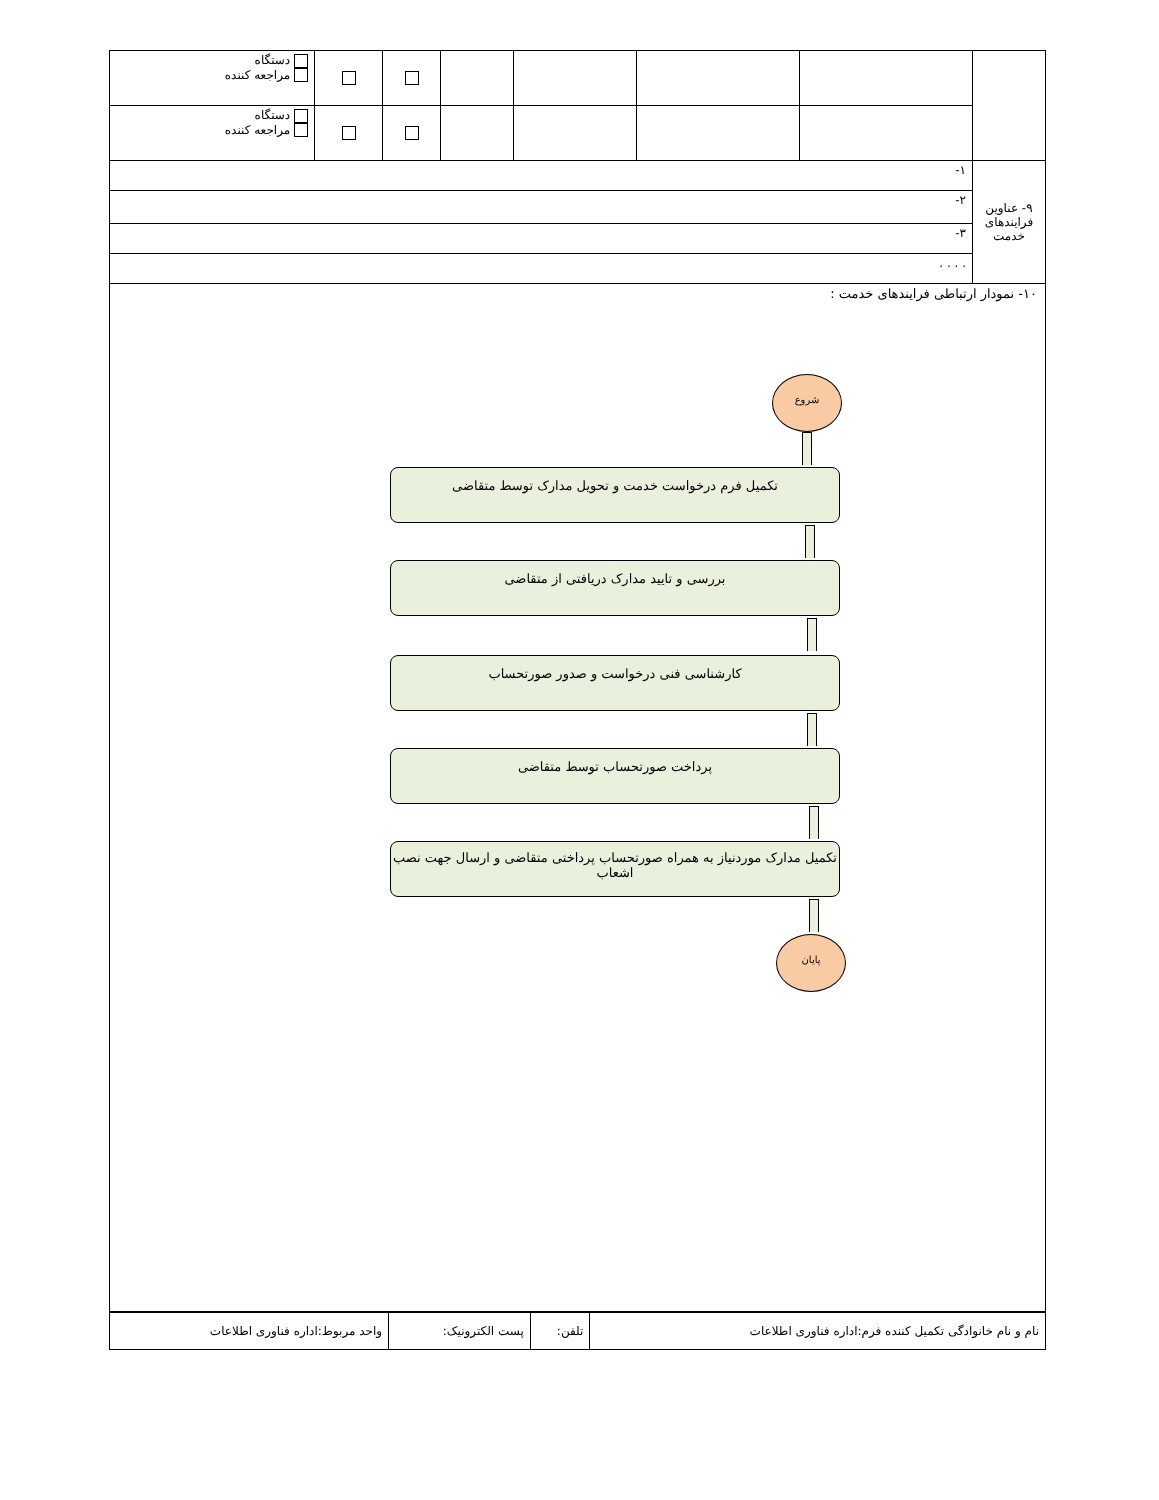| | | | | | | | دستگاه مراجعه کننده |
| | | | | | | | دستگاه مراجعه کننده |
| ۹- عناوین فرایندهای خدمت | ۱- | | | | | | |
| | ۲- | | | | | | |
| | ۳- | | | | | | |
| | . . . . | | | | | | |
۱۰- نمودار ارتباطی فرایندهای خدمت :
شروع
تکمیل فرم درخواست خدمت و تحویل مدارک توسط متقاضی
بررسی و تایید مدارک دریافتی از متقاضی
کارشناسی فنی درخواست و صدور صورتحساب
پرداخت صورتحساب توسط متقاضی
تکمیل مدارک موردنیاز به همراه صورتحساب پرداختی متقاضی و ارسال جهت نصب اشعاب
پایان
| نام و نام خانوادگی تکمیل کننده فرم:اداره فناوری اطلاعات | تلفن: | پست الکترونیک: | واحد مربوط:اداره فناوری اطلاعات |